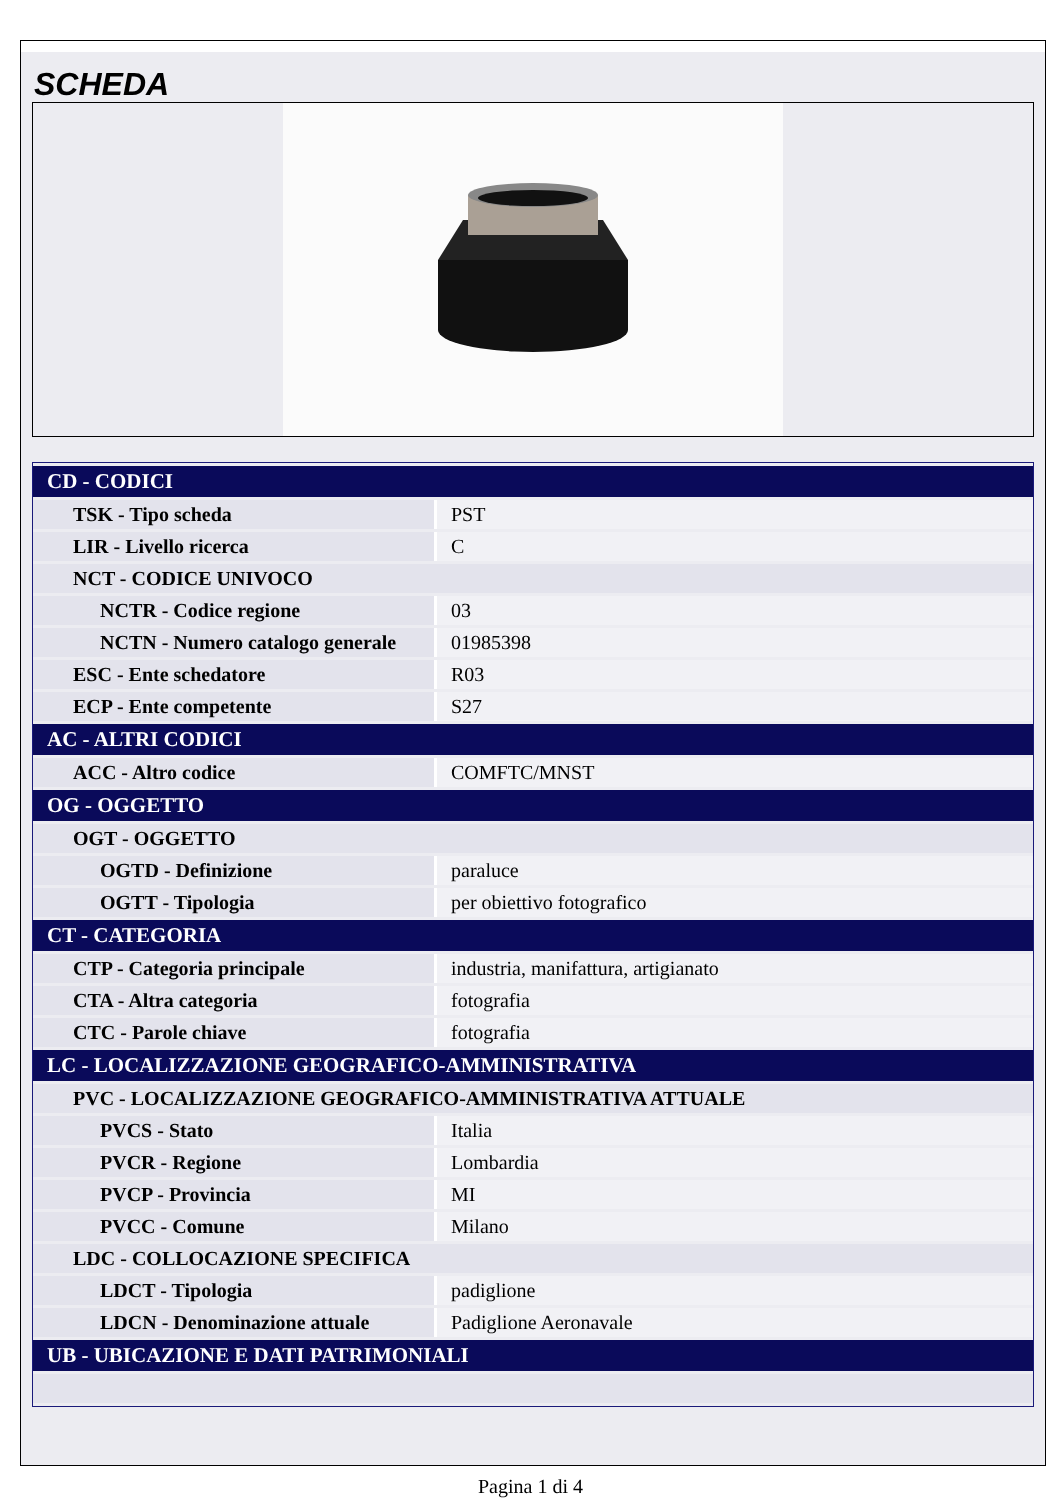SCHEDA
| CD - CODICI | |
| --- | --- |
| TSK - Tipo scheda | PST |
| LIR - Livello ricerca | C |
| NCT - CODICE UNIVOCO | |
| NCTR - Codice regione | 03 |
| NCTN - Numero catalogo generale | 01985398 |
| ESC - Ente schedatore | R03 |
| ECP - Ente competente | S27 |
| AC - ALTRI CODICI | |
| ACC - Altro codice | COMFTC/MNST |
| OG - OGGETTO | |
| OGT - OGGETTO | |
| OGTD - Definizione | paraluce |
| OGTT - Tipologia | per obiettivo fotografico |
| CT - CATEGORIA | |
| CTP - Categoria principale | industria, manifattura, artigianato |
| CTA - Altra categoria | fotografia |
| CTC - Parole chiave | fotografia |
| LC - LOCALIZZAZIONE GEOGRAFICO-AMMINISTRATIVA | |
| PVC - LOCALIZZAZIONE GEOGRAFICO-AMMINISTRATIVA ATTUALE | |
| PVCS - Stato | Italia |
| PVCR - Regione | Lombardia |
| PVCP - Provincia | MI |
| PVCC - Comune | Milano |
| LDC - COLLOCAZIONE SPECIFICA | |
| LDCT - Tipologia | padiglione |
| LDCN - Denominazione attuale | Padiglione Aeronavale |
| UB - UBICAZIONE E DATI PATRIMONIALI | |
Pagina 1 di 4